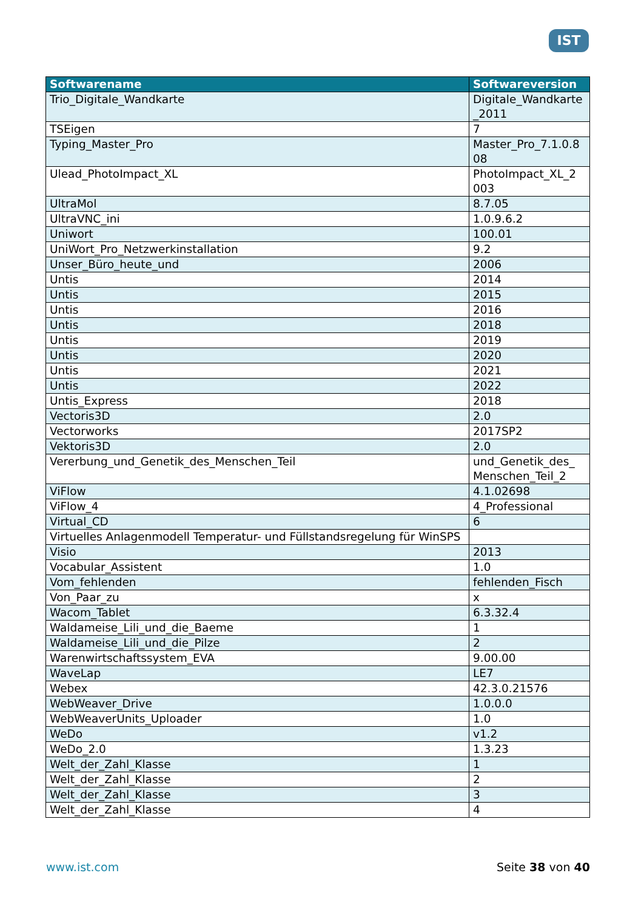IST
| Softwarename | Softwareversion |
| --- | --- |
| Trio_Digitale_Wandkarte | Digitale_Wandkarte _2011 |
| TSEigen | 7 |
| Typing_Master_Pro | Master_Pro_7.1.0.8 08 |
| Ulead_PhotoImpact_XL | PhotoImpact_XL_2 003 |
| UltraMol | 8.7.05 |
| UltraVNC_ini | 1.0.9.6.2 |
| Uniwort | 100.01 |
| UniWort_Pro_Netzwerkinstallation | 9.2 |
| Unser_Büro_heute_und | 2006 |
| Untis | 2014 |
| Untis | 2015 |
| Untis | 2016 |
| Untis | 2018 |
| Untis | 2019 |
| Untis | 2020 |
| Untis | 2021 |
| Untis | 2022 |
| Untis_Express | 2018 |
| Vectoris3D | 2.0 |
| Vectorworks | 2017SP2 |
| Vektoris3D | 2.0 |
| Vererbung_und_Genetik_des_Menschen_Teil | und_Genetik_des_ Menschen_Teil_2 |
| ViFlow | 4.1.02698 |
| ViFlow_4 | 4_Professional |
| Virtual_CD | 6 |
| Virtuelles Anlagenmodell Temperatur- und Füllstandsregelung für WinSPS | |
| Visio | 2013 |
| Vocabular_Assistent | 1.0 |
| Vom_fehlenden | fehlenden_Fisch |
| Von_Paar_zu | x |
| Wacom_Tablet | 6.3.32.4 |
| Waldameise_Lili_und_die_Baeme | 1 |
| Waldameise_Lili_und_die_Pilze | 2 |
| Warenwirtschaftssystem_EVA | 9.00.00 |
| WaveLap | LE7 |
| Webex | 42.3.0.21576 |
| WebWeaver_Drive | 1.0.0.0 |
| WebWeaverUnits_Uploader | 1.0 |
| WeDo | v1.2 |
| WeDo_2.0 | 1.3.23 |
| Welt_der_Zahl_Klasse | 1 |
| Welt_der_Zahl_Klasse | 2 |
| Welt_der_Zahl_Klasse | 3 |
| Welt_der_Zahl_Klasse | 4 |
www.ist.com Seite 38 von 40